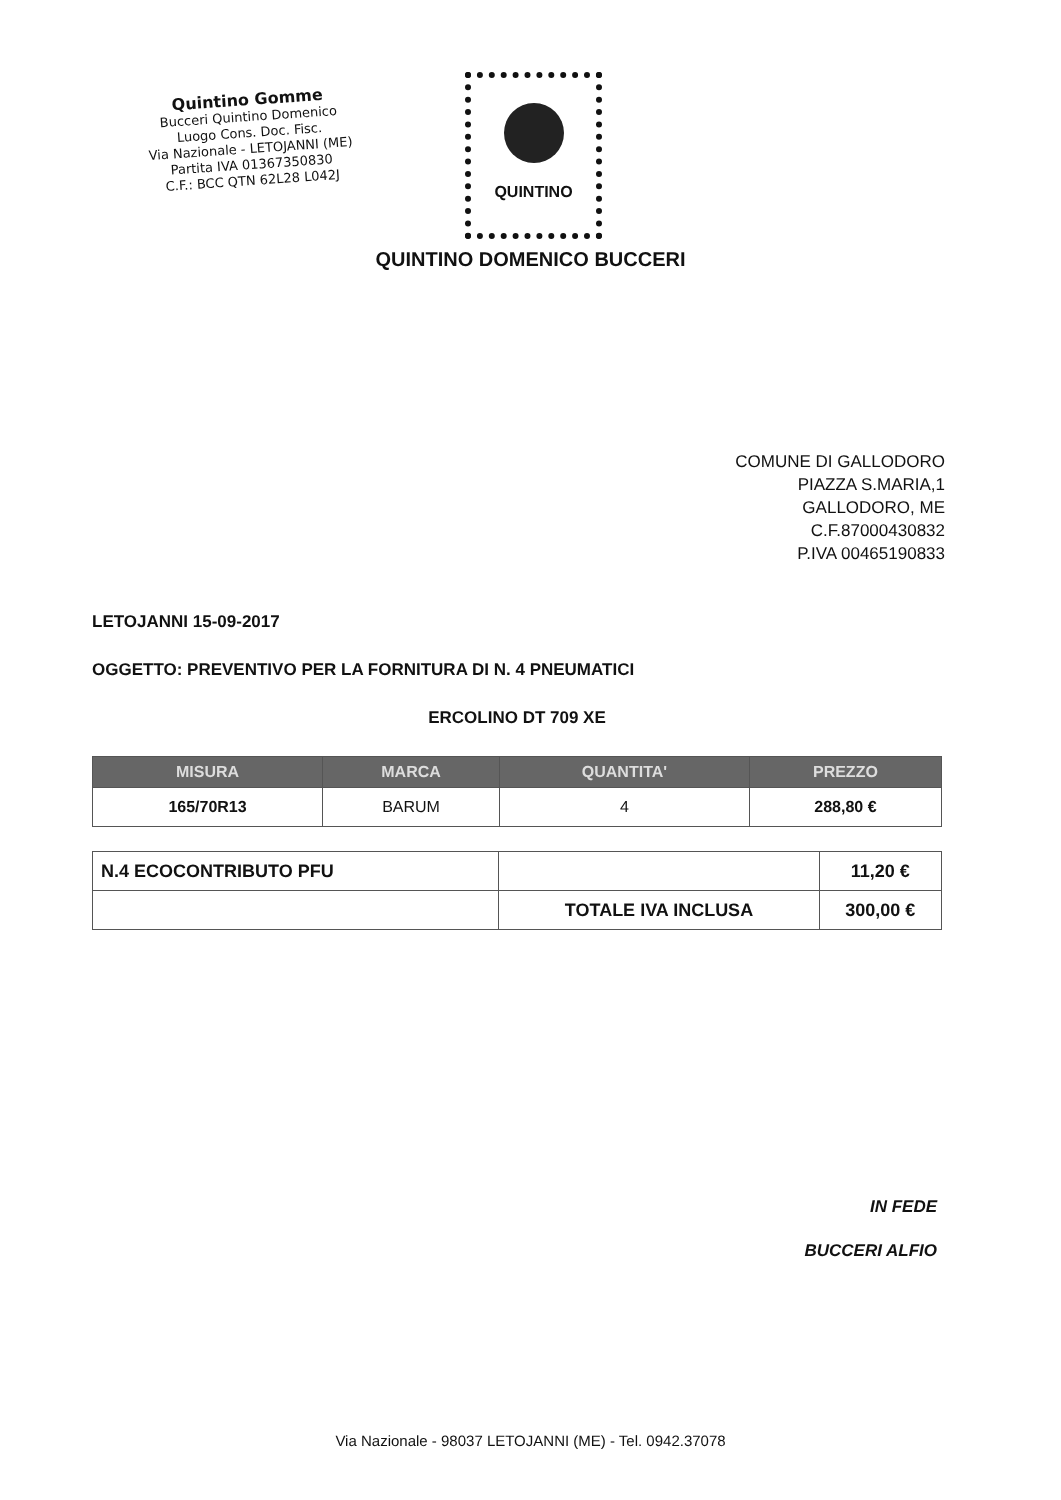Quintino Gomme
Bucceri Quintino Domenico
Luogo Cons. Doc. Fisc.
Via Nazionale - LETOJANNI (ME)
Partita IVA 01367350830
C.F.: BCC QTN 62L28 L042J
QUINTINO
QUINTINO DOMENICO BUCCERI
COMUNE DI GALLODORO
PIAZZA S.MARIA,1
GALLODORO, ME
C.F.87000430832
P.IVA 00465190833
LETOJANNI 15-09-2017
OGGETTO: PREVENTIVO PER LA FORNITURA DI N. 4 PNEUMATICI
ERCOLINO DT 709 XE
| MISURA | MARCA | QUANTITA' | PREZZO |
| --- | --- | --- | --- |
| 165/70R13 | BARUM | 4 | 288,80 € |
| N.4 ECOCONTRIBUTO PFU | | 11,20 € |
| | TOTALE IVA INCLUSA | 300,00 € |
IN FEDE
BUCCERI ALFIO
Via Nazionale - 98037 LETOJANNI (ME) - Tel. 0942.37078